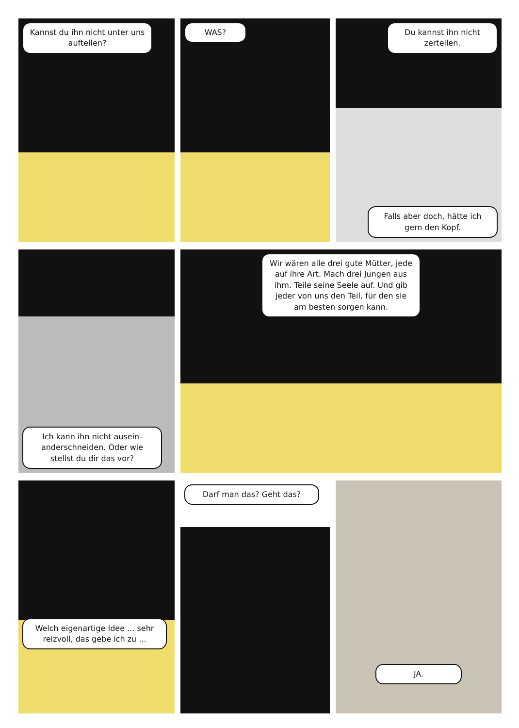Kannst du ihn nicht unter uns aufteilen?
WAS? Du kannst ihn nicht zerteilen.
Falls aber doch, hätte ich gern den Kopf.
Ich kann ihn nicht ausein­anderschneiden. Oder wie stellst du dir das vor?
Wir wären alle drei gute Mütter, jede auf ihre Art. Mach drei Jungen aus ihm. Teile seine Seele auf. Und gib jeder von uns den Teil, für den sie am besten sorgen kann.
Welch eigenartige Idee ... sehr reizvoll, das gebe ich zu ...
Darf man das? Geht das? JA.